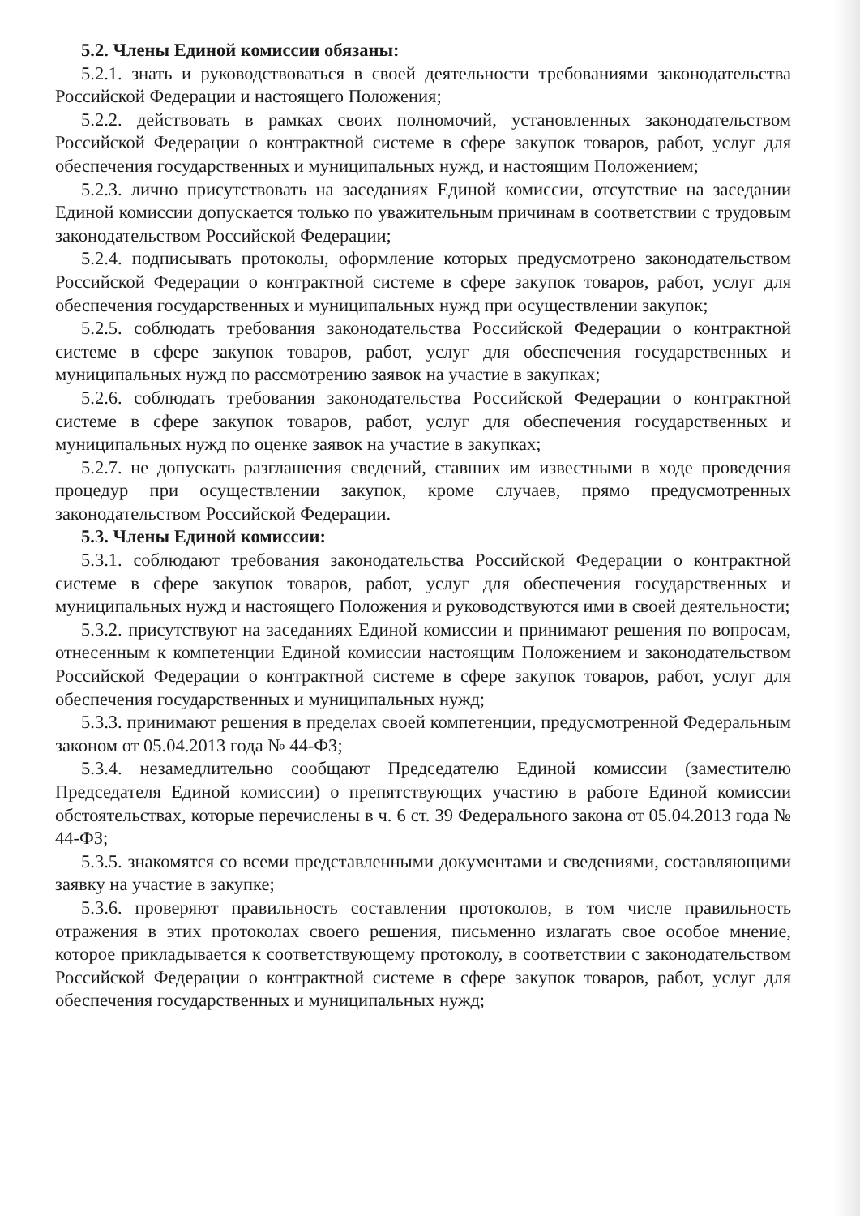5.2. Члены Единой комиссии обязаны:
5.2.1. знать и руководствоваться в своей деятельности требованиями законодательства Российской Федерации и настоящего Положения;
5.2.2. действовать в рамках своих полномочий, установленных законодательством Российской Федерации о контрактной системе в сфере закупок товаров, работ, услуг для обеспечения государственных и муниципальных нужд, и настоящим Положением;
5.2.3. лично присутствовать на заседаниях Единой комиссии, отсутствие на заседании Единой комиссии допускается только по уважительным причинам в соответствии с трудовым законодательством Российской Федерации;
5.2.4. подписывать протоколы, оформление которых предусмотрено законодательством Российской Федерации о контрактной системе в сфере закупок товаров, работ, услуг для обеспечения государственных и муниципальных нужд при осуществлении закупок;
5.2.5. соблюдать требования законодательства Российской Федерации о контрактной системе в сфере закупок товаров, работ, услуг для обеспечения государственных и муниципальных нужд по рассмотрению заявок на участие в закупках;
5.2.6. соблюдать требования законодательства Российской Федерации о контрактной системе в сфере закупок товаров, работ, услуг для обеспечения государственных и муниципальных нужд по оценке заявок на участие в закупках;
5.2.7. не допускать разглашения сведений, ставших им известными в ходе проведения процедур при осуществлении закупок, кроме случаев, прямо предусмотренных законодательством Российской Федерации.
5.3. Члены Единой комиссии:
5.3.1. соблюдают требования законодательства Российской Федерации о контрактной системе в сфере закупок товаров, работ, услуг для обеспечения государственных и муниципальных нужд и настоящего Положения и руководствуются ими в своей деятельности;
5.3.2. присутствуют на заседаниях Единой комиссии и принимают решения по вопросам, отнесенным к компетенции Единой комиссии настоящим Положением и законодательством Российской Федерации о контрактной системе в сфере закупок товаров, работ, услуг для обеспечения государственных и муниципальных нужд;
5.3.3. принимают решения в пределах своей компетенции, предусмотренной Федеральным законом от 05.04.2013 года № 44-ФЗ;
5.3.4. незамедлительно сообщают Председателю Единой комиссии (заместителю Председателя Единой комиссии) о препятствующих участию в работе Единой комиссии обстоятельствах, которые перечислены в ч. 6 ст. 39 Федерального закона от 05.04.2013 года № 44-ФЗ;
5.3.5. знакомятся со всеми представленными документами и сведениями, составляющими заявку на участие в закупке;
5.3.6. проверяют правильность составления протоколов, в том числе правильность отражения в этих протоколах своего решения, письменно излагать свое особое мнение, которое прикладывается к соответствующему протоколу, в соответствии с законодательством Российской Федерации о контрактной системе в сфере закупок товаров, работ, услуг для обеспечения государственных и муниципальных нужд;